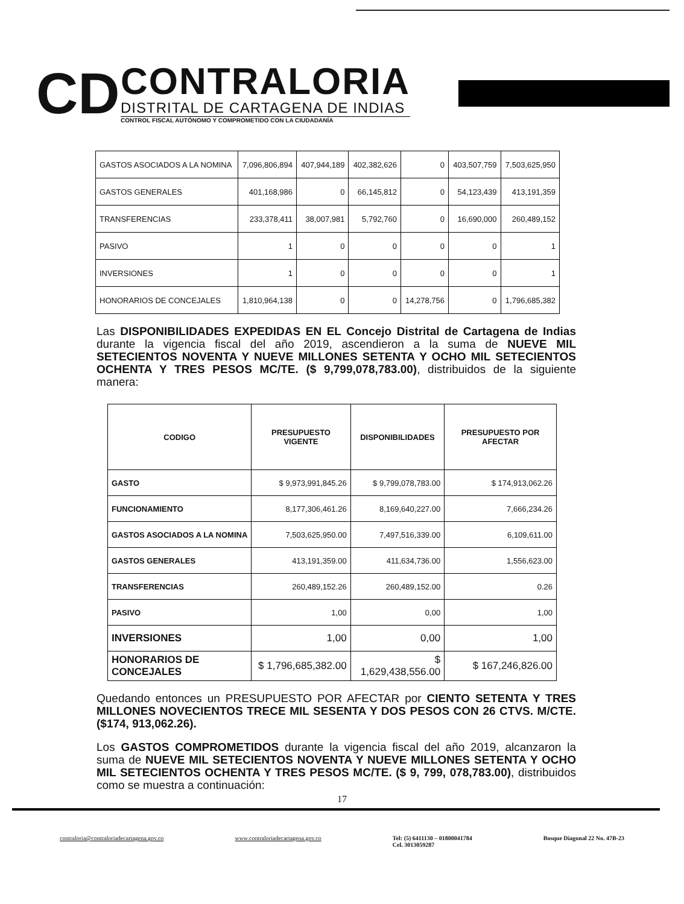CD
CONTRALORIA
DISTRITAL DE CARTAGENA DE INDIAS
CONTROL FISCAL AUTÓNOMO Y COMPROMETIDO CON LA CIUDADANÍA
| GASTOS ASOCIADOS A LA NOMINA | 7,096,806,894 | 407,944,189 | 402,382,626 | 0 | 403,507,759 | 7,503,625,950 |
| GASTOS GENERALES | 401,168,986 | 0 | 66,145,812 | 0 | 54,123,439 | 413,191,359 |
| TRANSFERENCIAS | 233,378,411 | 38,007,981 | 5,792,760 | 0 | 16,690,000 | 260,489,152 |
| PASIVO | 1 | 0 | 0 | 0 | 0 | 1 |
| INVERSIONES | 1 | 0 | 0 | 0 | 0 | 1 |
| HONORARIOS DE CONCEJALES | 1,810,964,138 | 0 | 0 | 14,278,756 | 0 | 1,796,685,382 |
Las DISPONIBILIDADES EXPEDIDAS EN EL Concejo Distrital de Cartagena de Indias durante la vigencia fiscal del año 2019, ascendieron a la suma de NUEVE MIL SETECIENTOS NOVENTA Y NUEVE MILLONES SETENTA Y OCHO MIL SETECIENTOS OCHENTA Y TRES PESOS MC/TE. ($ 9,799,078,783.00), distribuidos de la siguiente manera:
| CODIGO | PRESUPUESTO VIGENTE | DISPONIBILIDADES | PRESUPUESTO POR AFECTAR |
| --- | --- | --- | --- |
| GASTO | $ 9,973,991,845.26 | $ 9,799,078,783.00 | $ 174,913,062.26 |
| FUNCIONAMIENTO | 8,177,306,461.26 | 8,169,640,227.00 | 7,666,234.26 |
| GASTOS ASOCIADOS A LA NOMINA | 7,503,625,950.00 | 7,497,516,339.00 | 6,109,611.00 |
| GASTOS GENERALES | 413,191,359.00 | 411,634,736.00 | 1,556,623.00 |
| TRANSFERENCIAS | 260,489,152.26 | 260,489,152.00 | 0.26 |
| PASIVO | 1,00 | 0,00 | 1,00 |
| INVERSIONES | 1,00 | 0,00 | 1,00 |
| HONORARIOS DE CONCEJALES | $ 1,796,685,382.00 | $ 1,629,438,556.00 | $ 167,246,826.00 |
Quedando entonces un PRESUPUESTO POR AFECTAR por CIENTO SETENTA Y TRES MILLONES NOVECIENTOS TRECE MIL SESENTA Y DOS PESOS CON 26 CTVS. M/CTE. ($174, 913,062.26).
Los GASTOS COMPROMETIDOS durante la vigencia fiscal del año 2019, alcanzaron la suma de NUEVE MIL SETECIENTOS NOVENTA Y NUEVE MILLONES SETENTA Y OCHO MIL SETECIENTOS OCHENTA Y TRES PESOS MC/TE. ($ 9, 799, 078,783.00), distribuidos como se muestra a continuación:
17
contraloria@contraloriadecartagena.gov.co www.contraloriadecartagena.gov.co Tel: (5) 6411130 – 01800041784
Cel. 3013059287 Bosque Diagonal 22 No. 47B-23